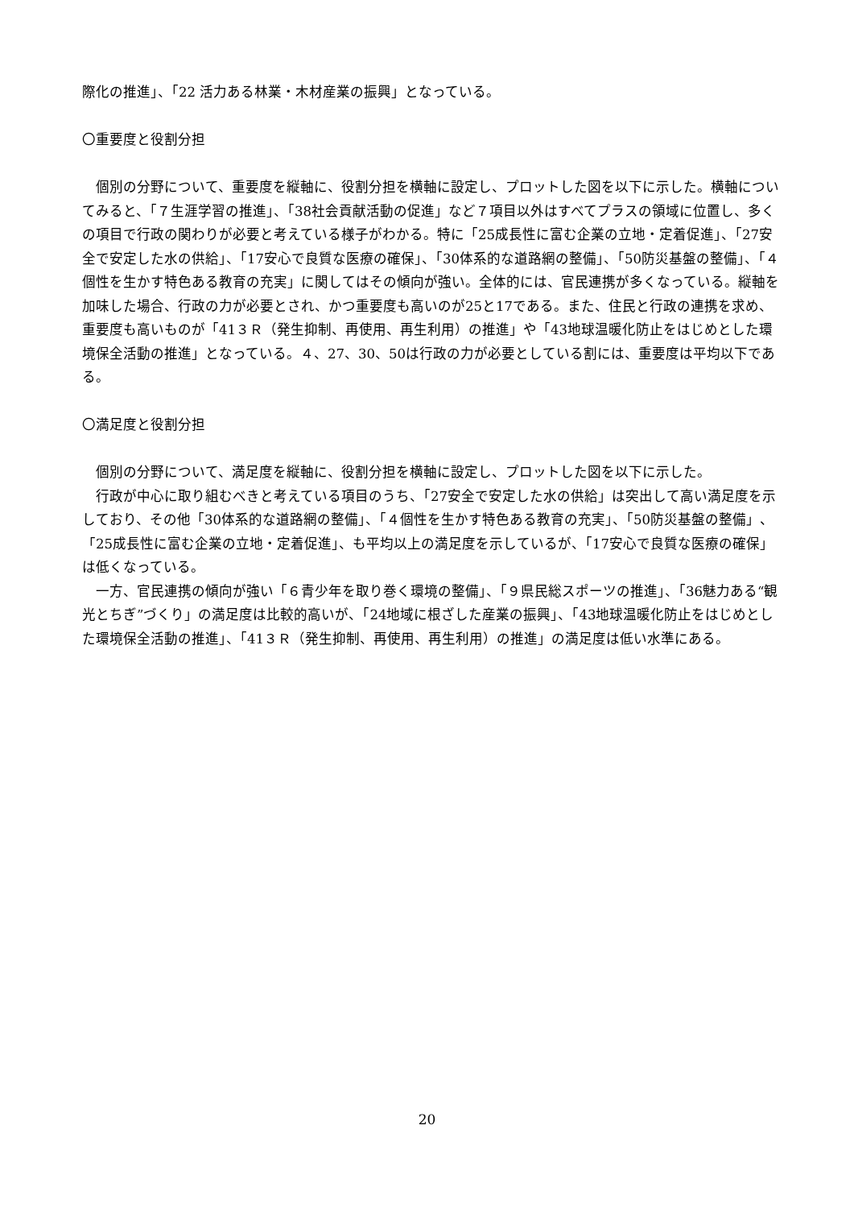際化の推進」、「22 活力ある林業・木材産業の振興」となっている。
〇重要度と役割分担
　個別の分野について、重要度を縦軸に、役割分担を横軸に設定し、プロットした図を以下に示した。横軸についてみると、「７生涯学習の推進」、「38社会貢献活動の促進」など７項目以外はすべてプラスの領域に位置し、多くの項目で行政の関わりが必要と考えている様子がわかる。特に「25成長性に富む企業の立地・定着促進」、「27安全で安定した水の供給」、「17安心で良質な医療の確保」、「30体系的な道路網の整備」、「50防災基盤の整備」、「４個性を生かす特色ある教育の充実」に関してはその傾向が強い。全体的には、官民連携が多くなっている。縦軸を加味した場合、行政の力が必要とされ、かつ重要度も高いのが25と17である。また、住民と行政の連携を求め、重要度も高いものが「41３Ｒ（発生抑制、再使用、再生利用）の推進」や「43地球温暖化防止をはじめとした環境保全活動の推進」となっている。４、27、30、50は行政の力が必要としている割には、重要度は平均以下である。
〇満足度と役割分担
　個別の分野について、満足度を縦軸に、役割分担を横軸に設定し、プロットした図を以下に示した。
　行政が中心に取り組むべきと考えている項目のうち、「27安全で安定した水の供給」は突出して高い満足度を示しており、その他「30体系的な道路網の整備」、「４個性を生かす特色ある教育の充実」、「50防災基盤の整備」、「25成長性に富む企業の立地・定着促進」、も平均以上の満足度を示しているが、「17安心で良質な医療の確保」は低くなっている。
　一方、官民連携の傾向が強い「６青少年を取り巻く環境の整備」、「９県民総スポーツの推進」、「36魅力ある“観光とちぎ”づくり」の満足度は比較的高いが、「24地域に根ざした産業の振興」、「43地球温暖化防止をはじめとした環境保全活動の推進」、「41３Ｒ（発生抑制、再使用、再生利用）の推進」の満足度は低い水準にある。
20